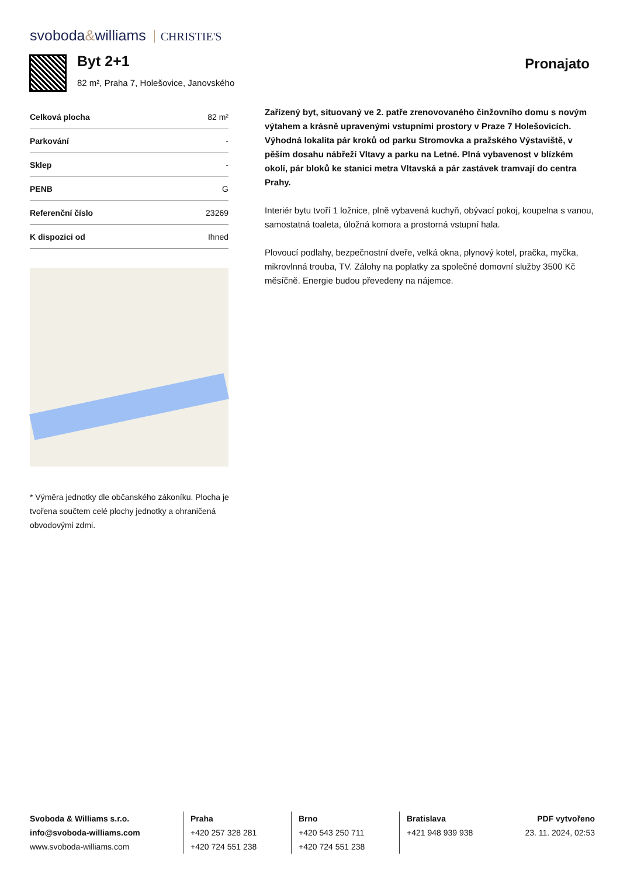svoboda&williams CHRISTIE'S
Byt 2+1
82 m², Praha 7, Holešovice, Janovského
Pronajato
| Celková plocha | 82 m² |
| Parkování | - |
| Sklep | - |
| PENB | G |
| Referenční číslo | 23269 |
| K dispozici od | Ihned |
* Výměra jednotky dle občanského zákoníku. Plocha je tvořena součtem celé plochy jednotky a ohraničená obvodovými zdmi.
Zařízený byt, situovaný ve 2. patře zrenovovaného činžovního domu s novým výtahem a krásně upravenými vstupními prostory v Praze 7 Holešovicích. Výhodná lokalita pár kroků od parku Stromovka a pražského Výstaviště, v pěším dosahu nábřeží Vltavy a parku na Letné. Plná vybavenost v blízkém okolí, pár bloků ke stanici metra Vltavská a pár zastávek tramvají do centra Prahy.
Interiér bytu tvoří 1 ložnice, plně vybavená kuchyň, obývací pokoj, koupelna s vanou, samostatná toaleta, úložná komora a prostorná vstupní hala.
Plovoucí podlahy, bezpečnostní dveře, velká okna, plynový kotel, pračka, myčka, mikrovlnná trouba, TV. Zálohy na poplatky za společné domovní služby 3500 Kč měsíčně. Energie budou převedeny na nájemce.
Svoboda & Williams s.r.o.
info@svoboda-williams.com
www.svoboda-williams.com
Praha
+420 257 328 281
+420 724 551 238
Brno
+420 543 250 711
+420 724 551 238
Bratislava
+421 948 939 938
PDF vytvořeno
23. 11. 2024, 02:53